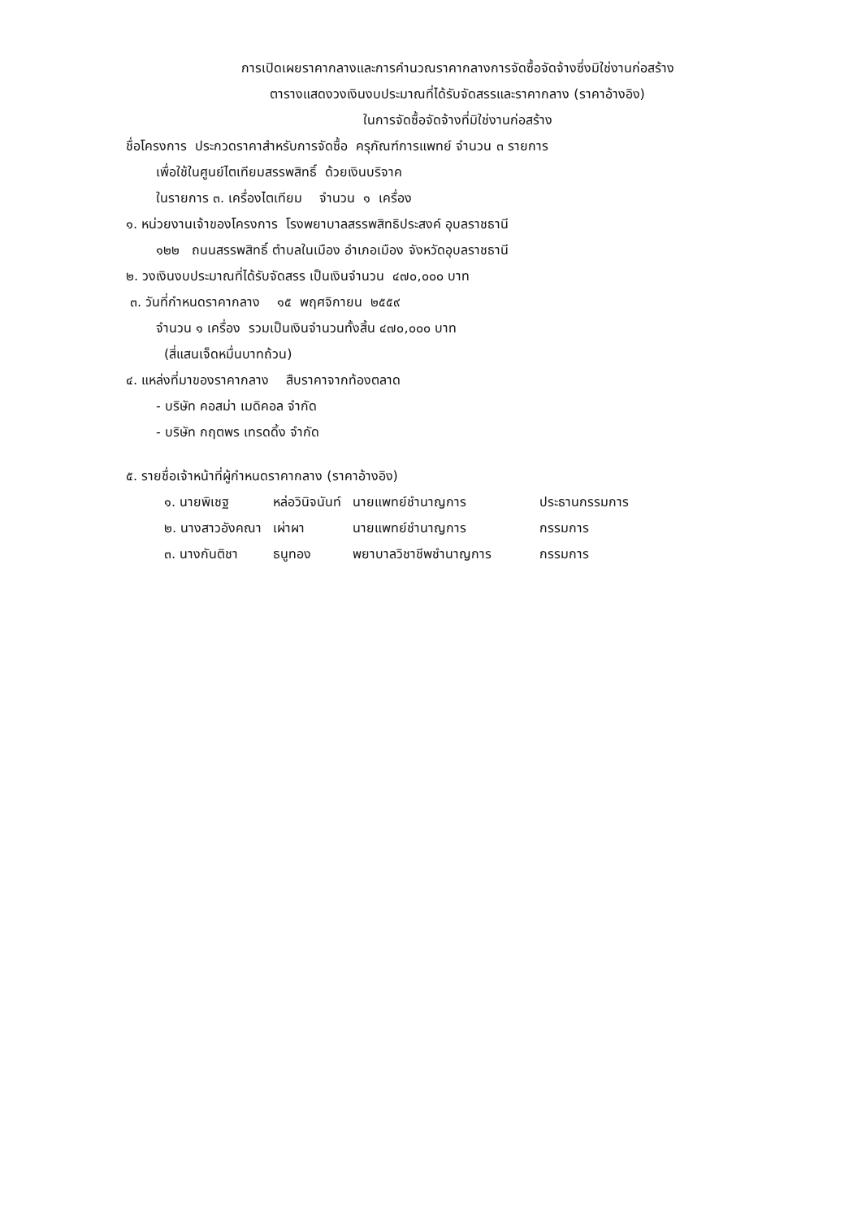การเปิดเผยราคากลางและการคำนวณราคากลางการจัดซื้อจัดจ้างซึ่งมิใช่งานก่อสร้าง
ตารางแสดงวงเงินงบประมาณที่ได้รับจัดสรรและราคากลาง (ราคาอ้างอิง)
ในการจัดซื้อจัดจ้างที่มิใช่งานก่อสร้าง
ชื่อโครงการ ประกวดราคาสำหรับการจัดซื้อ ครุภัณฑ์การแพทย์ จำนวน ๓ รายการ
เพื่อใช้ในศูนย์ไตเทียมสรรพสิทธิ์ ด้วยเงินบริจาค
ในรายการ ๓. เครื่องไตเทียม จำนวน ๑ เครื่อง
๑. หน่วยงานเจ้าของโครงการ โรงพยาบาลสรรพสิทธิประสงค์ อุบลราชธานี
๑๒๒ ถนนสรรพสิทธิ์ ตำบลในเมือง อำเภอเมือง จังหวัดอุบลราชธานี
๒. วงเงินงบประมาณที่ได้รับจัดสรร เป็นเงินจำนวน ๔๗๐,๐๐๐ บาท
๓. วันที่กำหนดราคากลาง ๑๕ พฤศจิกายน ๒๕๕๙
จำนวน ๑ เครื่อง รวมเป็นเงินจำนวนทั้งสิ้น ๔๗๐,๐๐๐ บาท
(สี่แสนเจ็ดหมื่นบาทถ้วน)
๔. แหล่งที่มาของราคากลาง สืบราคาจากท้องตลาด
- บริษัท คอสม่า เมดิคอล จำกัด
- บริษัท กฤตพร เทรดดิ้ง จำกัด
๕. รายชื่อเจ้าหน้าที่ผู้กำหนดราคากลาง (ราคาอ้างอิง)
| ๑. นายพิเชฐ | หล่อวินิจนันท์ | นายแพทย์ชำนาญการ | ประธานกรรมการ |
| ๒. นางสาวอังคณา | เผ่าผา | นายแพทย์ชำนาญการ | กรรมการ |
| ๓. นางกันติชา | ธนูทอง | พยาบาลวิชาชีพชำนาญการ | กรรมการ |